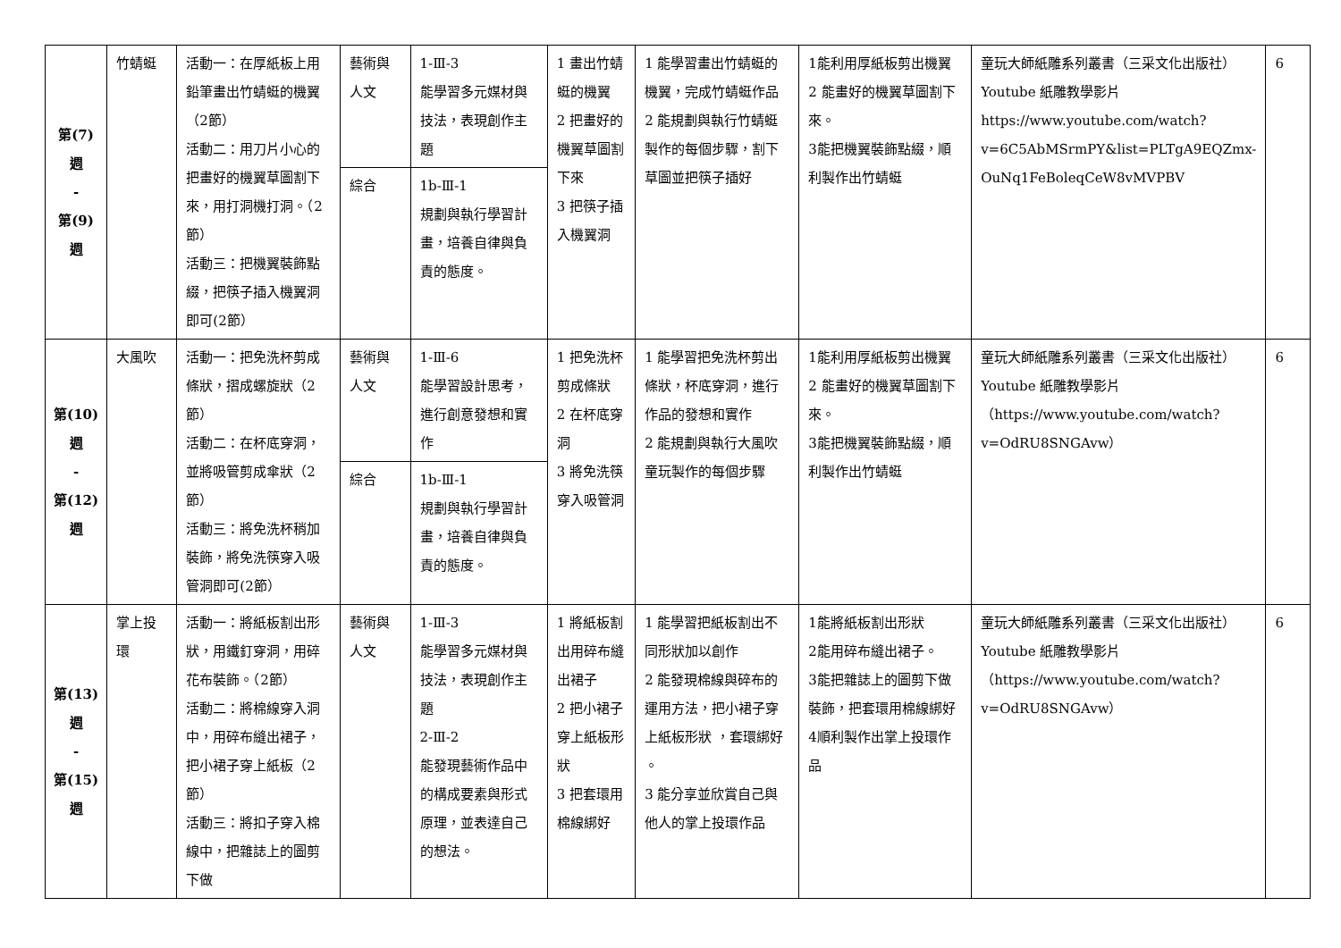| 第(7) 週 - 第(9) 週 | 竹蜻蜓 | 活動一：在厚紙板上用鉛筆畫出竹蜻蜓的機翼（2節） 活動二：用刀片小心的把畫好的機翼草圖割下來，用打洞機打洞。（2節） 活動三：把機翼裝飾點綴，把筷子插入機翼洞即可(2節） | 藝術與人文 | 1-Ⅲ-3 能學習多元媒材與技法，表現創作主題 | 1 畫出竹蜻蜓的機翼 2 把畫好的機翼草圖割下來 3 把筷子插入機翼洞 | 1 能學習畫出竹蜻蜓的機翼，完成竹蜻蜓作品 2 能規劃與執行竹蜻蜓製作的每個步驟，割下草圖並把筷子插好 | 1能利用厚紙板剪出機翼 2 能畫好的機翼草圖割下來。 3能把機翼裝飾點綴，順利製作出竹蜻蜓 | 童玩大師紙雕系列叢書（三采文化出版社） Youtube 紙雕教學影片 https://www.youtube.com/watch?v=6C5AbMSrmPY&list=PLTgA9EQZmx-OuNq1FeBoleqCeW8vMVPBV | 6 |
| | | | 綜合 | 1b-Ⅲ-1 規劃與執行學習計畫，培養自律與負責的態度。 | | | | | |
| 第(10) 週 - 第(12) 週 | 大風吹 | 活動一：把免洗杯剪成條狀，摺成螺旋狀（2節） 活動二：在杯底穿洞，並將吸管剪成傘狀（2節） 活動三：將免洗杯稍加裝飾，將免洗筷穿入吸管洞即可(2節） | 藝術與人文 | 1-Ⅲ-6 能學習設計思考，進行創意發想和實作 | 1 把免洗杯剪成條狀 2 在杯底穿洞 3 將免洗筷穿入吸管洞 | 1 能學習把免洗杯剪出條狀，杯底穿洞，進行作品的發想和實作 2 能規劃與執行大風吹童玩製作的每個步驟 | 1能利用厚紙板剪出機翼 2 能畫好的機翼草圖割下來。 3能把機翼裝飾點綴，順利製作出竹蜻蜓 | 童玩大師紙雕系列叢書（三采文化出版社） Youtube 紙雕教學影片 （ https://www.youtube.com/watch?v=OdRU8SNGAvw ） | 6 |
| | | | 綜合 | 1b-Ⅲ-1 規劃與執行學習計畫，培養自律與負責的態度。 | | | | | |
| 第(13) 週 - 第(15) 週 | 掌上投環 | 活動一：將紙板割出形狀，用鐵釘穿洞，用碎花布裝飾。（2節） 活動二：將棉線穿入洞中，用碎布縫出裙子，把小裙子穿上紙板（2節） 活動三：將扣子穿入棉線中，把雜誌上的圖剪下做 | 藝術與人文 | 1-Ⅲ-3 能學習多元媒材與技法，表現創作主題 2-Ⅲ-2 能發現藝術作品中的構成要素與形式原理，並表達自己的想法。 | 1 將紙板割出用碎布縫出裙子 2 把小裙子穿上紙板形狀 3 把套環用棉線綁好 | 1 能學習把紙板割出不同形狀加以創作 2 能發現棉線與碎布的運用方法，把小裙子穿上紙板形狀 ，套環綁好 。 3 能分享並欣賞自己與他人的掌上投環作品 | 1能將紙板割出形狀 2能用碎布縫出裙子。 3能把雜誌上的圖剪下做裝飾，把套環用棉線綁好 4順利製作出掌上投環作品 | 童玩大師紙雕系列叢書（三采文化出版社） Youtube 紙雕教學影片 （ https://www.youtube.com/watch?v=OdRU8SNGAvw ） | 6 |